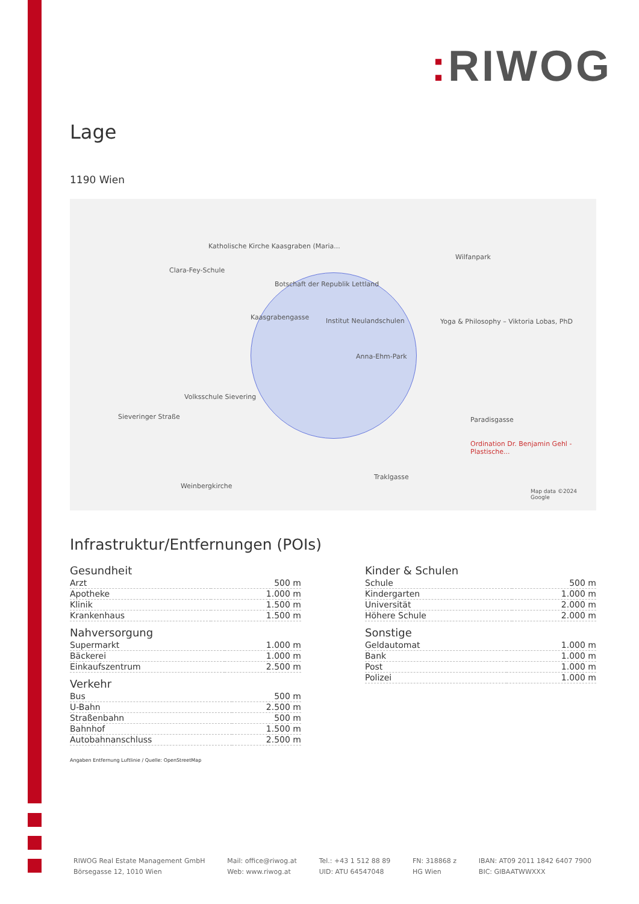: RIWOG
Lage
1190 Wien
Katholische Kirche Kaasgraben (Maria...
Clara-Fey-Schule
Botschaft der Republik Lettland
Institut Neulandschulen
Kaasgrabengasse
Anna-Ehm-Park
Wilfanpark
Yoga & Philosophy – Viktoria Lobas, PhD
Volksschule Sievering
Sieveringer Straße
Weinbergkirche
Paradisgasse
Ordination Dr. Benjamin Gehl - Plastische...
Traklgasse
Map data ©2024 Google
Infrastruktur/Entfernungen (POIs)
Gesundheit
| Arzt | 500 m |
| Apotheke | 1.000 m |
| Klinik | 1.500 m |
| Krankenhaus | 1.500 m |
Nahversorgung
| Supermarkt | 1.000 m |
| Bäckerei | 1.000 m |
| Einkaufszentrum | 2.500 m |
Verkehr
| Bus | 500 m |
| U-Bahn | 2.500 m |
| Straßenbahn | 500 m |
| Bahnhof | 1.500 m |
| Autobahnanschluss | 2.500 m |
Kinder & Schulen
| Schule | 500 m |
| Kindergarten | 1.000 m |
| Universität | 2.000 m |
| Höhere Schule | 2.000 m |
Sonstige
| Geldautomat | 1.000 m |
| Bank | 1.000 m |
| Post | 1.000 m |
| Polizei | 1.000 m |
Angaben Entfernung Luftlinie / Quelle: OpenStreetMap
RIWOG Real Estate Management GmbH
Börsegasse 12, 1010 Wien
Mail: office@riwog.at
Web: www.riwog.at
Tel.: +43 1 512 88 89
UID: ATU 64547048
FN: 318868 z
HG Wien
IBAN: AT09 2011 1842 6407 7900
BIC: GIBAATWWXXX